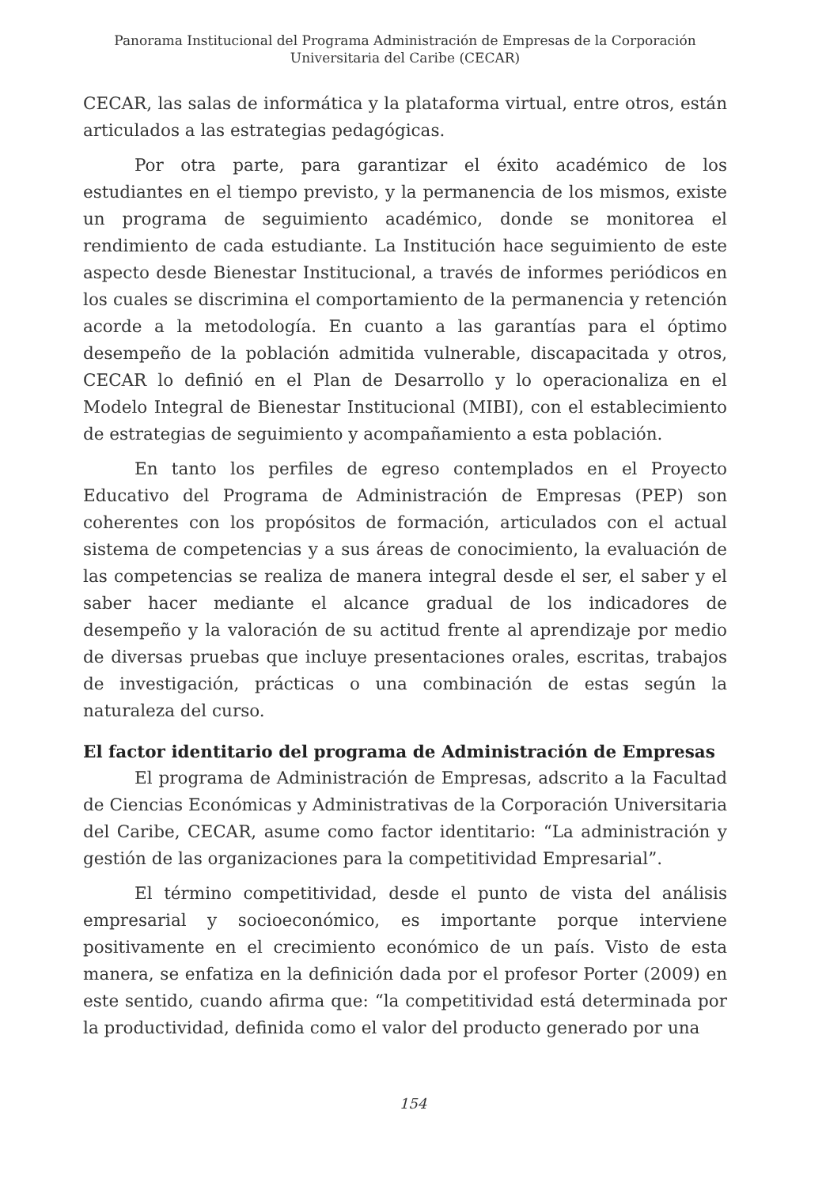Panorama Institucional del Programa Administración de Empresas de la Corporación
Universitaria del Caribe (CECAR)
CECAR, las salas de informática y la plataforma virtual, entre otros, están articulados a las estrategias pedagógicas.
Por otra parte, para garantizar el éxito académico de los estudiantes en el tiempo previsto, y la permanencia de los mismos, existe un programa de seguimiento académico, donde se monitorea el rendimiento de cada estudiante. La Institución hace seguimiento de este aspecto desde Bienestar Institucional, a través de informes periódicos en los cuales se discrimina el comportamiento de la permanencia y retención acorde a la metodología. En cuanto a las garantías para el óptimo desempeño de la población admitida vulnerable, discapacitada y otros, CECAR lo definió en el Plan de Desarrollo y lo operacionaliza en el Modelo Integral de Bienestar Institucional (MIBI), con el establecimiento de estrategias de seguimiento y acompañamiento a esta población.
En tanto los perfiles de egreso contemplados en el Proyecto Educativo del Programa de Administración de Empresas (PEP) son coherentes con los propósitos de formación, articulados con el actual sistema de competencias y a sus áreas de conocimiento, la evaluación de las competencias se realiza de manera integral desde el ser, el saber y el saber hacer mediante el alcance gradual de los indicadores de desempeño y la valoración de su actitud frente al aprendizaje por medio de diversas pruebas que incluye presentaciones orales, escritas, trabajos de investigación, prácticas o una combinación de estas según la naturaleza del curso.
El factor identitario del programa de Administración de Empresas
El programa de Administración de Empresas, adscrito a la Facultad de Ciencias Económicas y Administrativas de la Corporación Universitaria del Caribe, CECAR, asume como factor identitario: “La administración y gestión de las organizaciones para la competitividad Empresarial”.
El término competitividad, desde el punto de vista del análisis empresarial y socioeconómico, es importante porque interviene positivamente en el crecimiento económico de un país. Visto de esta manera, se enfatiza en la definición dada por el profesor Porter (2009) en este sentido, cuando afirma que: “la competitividad está determinada por la productividad, definida como el valor del producto generado por una
154